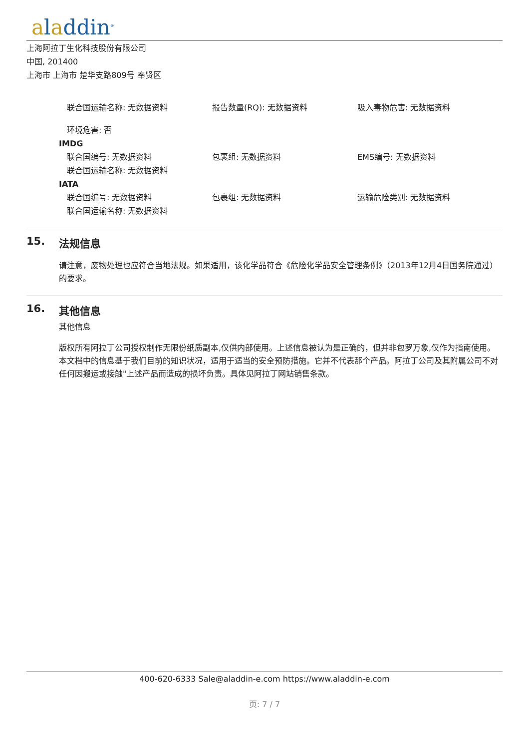aladdin<sup>®</sup>
上海阿拉丁生化科技股份有限公司
中国, 201400
上海市 上海市 楚华支路809号 奉贤区
联合国运输名称: 无数据资料 报告数量(RQ): 无数据资料 吸入毒物危害: 无数据资料
环境危害: 否
IMDG
联合国编号: 无数据资料 包裹组: 无数据资料 EMS编号: 无数据资料
联合国运输名称: 无数据资料
IATA
联合国编号: 无数据资料 包裹组: 无数据资料 运输危险类别: 无数据资料
联合国运输名称: 无数据资料
15. 法规信息
请注意，废物处理也应符合当地法规。如果适用，该化学品符合《危险化学品安全管理条例》（2013年12月4日国务院通过）的要求。
16. 其他信息
其他信息
版权所有阿拉丁公司授权制作无限份纸质副本,仅供内部使用。上述信息被认为是正确的，但并非包罗万象,仅作为指南使用。本文档中的信息基于我们目前的知识状况，适用于适当的安全预防措施。它并不代表那个产品。阿拉丁公司及其附属公司不对任何因搬运或接触"上述产品而造成的损坏负责。具体见阿拉丁网站销售条款。
400-620-6333 Sale@aladdin-e.com https://www.aladdin-e.com
页: 7 / 7